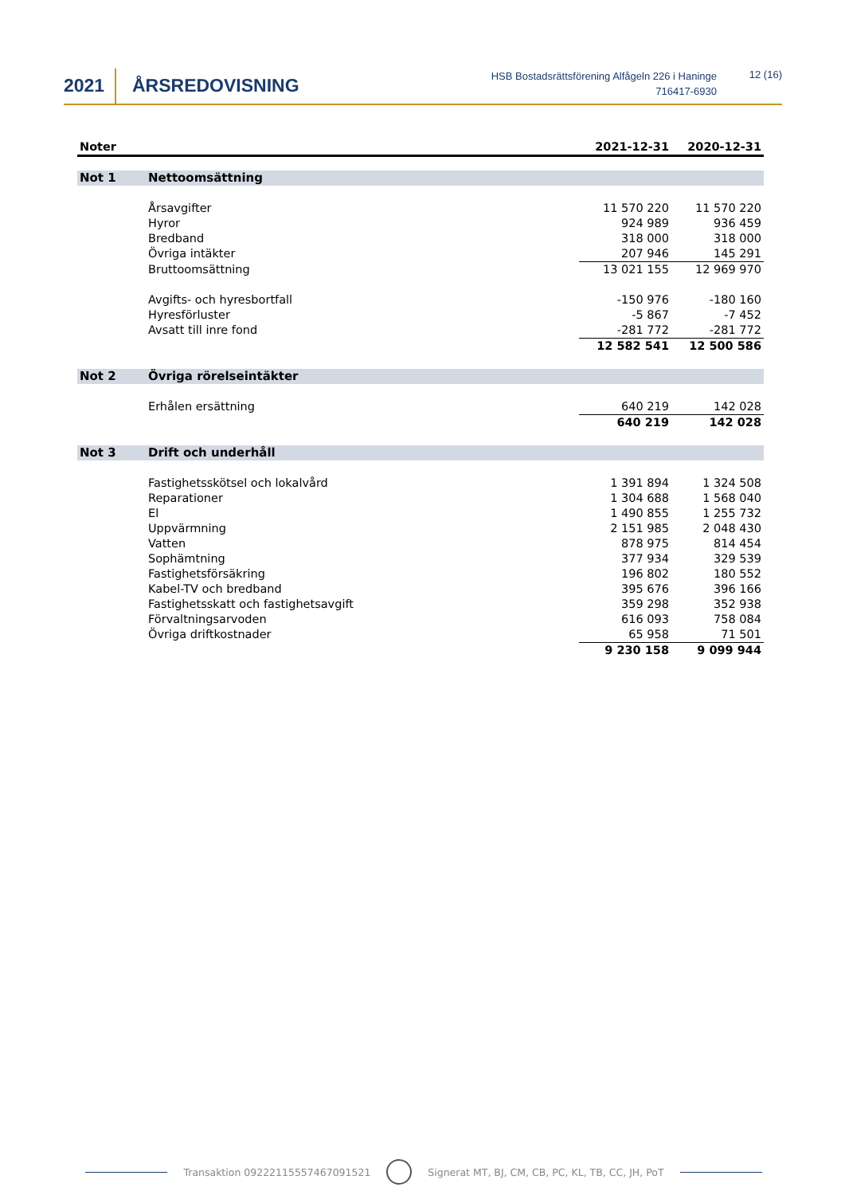2021 ÅRSREDOVISNING
HSB Bostadsrättsförening Alfågeln 226 i Haninge
716417-6930
12 (16)
| Noter | | 2021-12-31 | 2020-12-31 |
| --- | --- | --- | --- |
| Not 1 | Nettoomsättning | | |
| | Årsavgifter | 11 570 220 | 11 570 220 |
| | Hyror | 924 989 | 936 459 |
| | Bredband | 318 000 | 318 000 |
| | Övriga intäkter | 207 946 | 145 291 |
| | Bruttoomsättning | 13 021 155 | 12 969 970 |
| | Avgifts- och hyresbortfall | -150 976 | -180 160 |
| | Hyresförluster | -5 867 | -7 452 |
| | Avsatt till inre fond | -281 772 | -281 772 |
| | | 12 582 541 | 12 500 586 |
| Not 2 | Övriga rörelseintäkter | | |
| | Erhålen ersättning | 640 219 | 142 028 |
| | | 640 219 | 142 028 |
| Not 3 | Drift och underhåll | | |
| | Fastighetsskötsel och lokalvård | 1 391 894 | 1 324 508 |
| | Reparationer | 1 304 688 | 1 568 040 |
| | El | 1 490 855 | 1 255 732 |
| | Uppvärmning | 2 151 985 | 2 048 430 |
| | Vatten | 878 975 | 814 454 |
| | Sophämtning | 377 934 | 329 539 |
| | Fastighetsförsäkring | 196 802 | 180 552 |
| | Kabel-TV och bredband | 395 676 | 396 166 |
| | Fastighetsskatt och fastighetsavgift | 359 298 | 352 938 |
| | Förvaltningsarvoden | 616 093 | 758 084 |
| | Övriga driftkostnader | 65 958 | 71 501 |
| | | 9 230 158 | 9 099 944 |
Transaktion 09222115557467091521 Signerat MT, BJ, CM, CB, PC, KL, TB, CC, JH, PoT